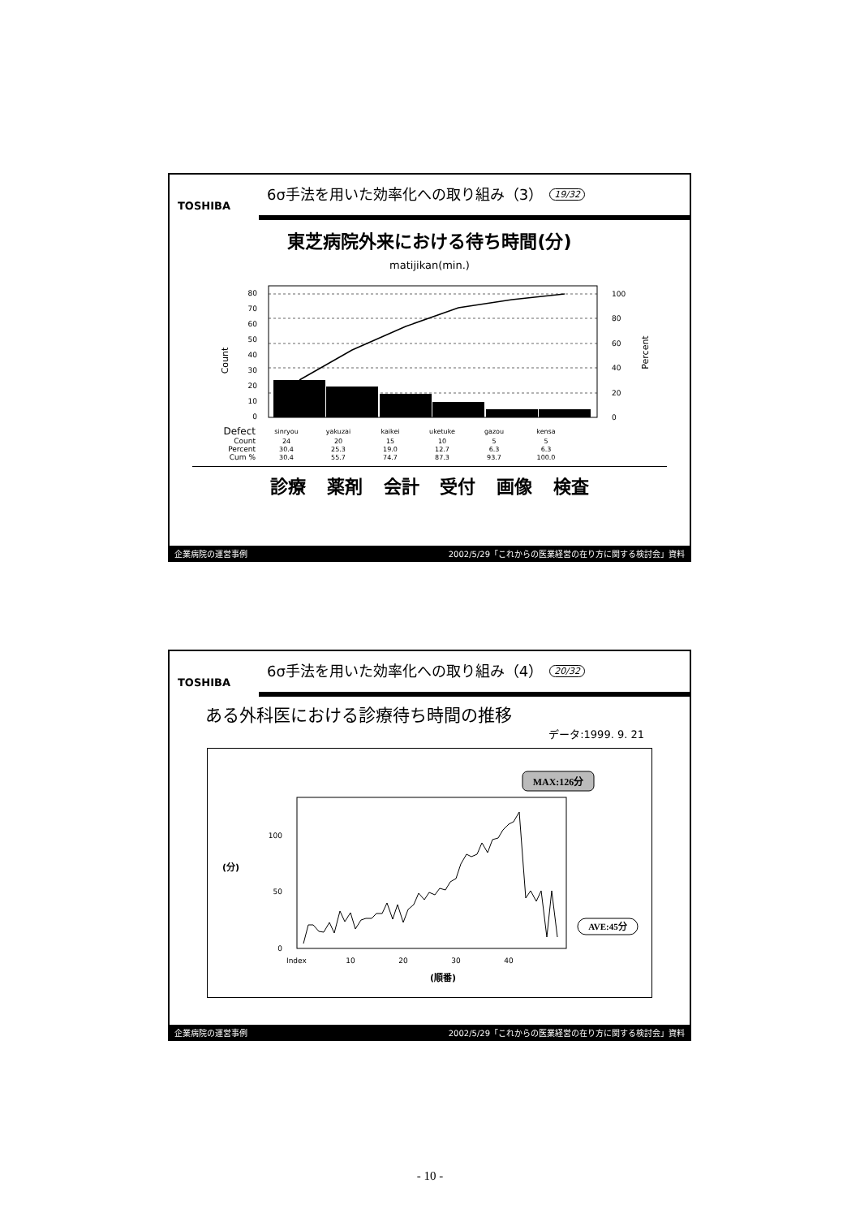TOSHIBA
6σ手法を用いた効率化への取り組み（3）
19/32
東芝病院外来における待ち時間(分)
matijikan(min.)
80
70
60
50
40
30
20
10
0
Count
100
80
60
40
20
0
Percent
| Defect | sinryou | yakuzai | kaikei | uketuke | gazou | kensa |
| Count | 24 | 20 | 15 | 10 | 5 | 5 |
| Percent | 30.4 | 25.3 | 19.0 | 12.7 | 6.3 | 6.3 |
| Cum % | 30.4 | 55.7 | 74.7 | 87.3 | 93.7 | 100.0 |
診療 薬剤 会計 受付 画像 検査
企業病院の運営事例 2002/5/29「これからの医業経営の在り方に関する検討会」資料
TOSHIBA
6σ手法を用いた効率化への取り組み（4）
20/32
ある外科医における診療待ち時間の推移
データ:1999. 9. 21
MAX:126分
100
50
0
(分)
Index
10
20
30
40
(順番)
AVE:45分
企業病院の運営事例 2002/5/29「これからの医業経営の在り方に関する検討会」資料
- 10 -